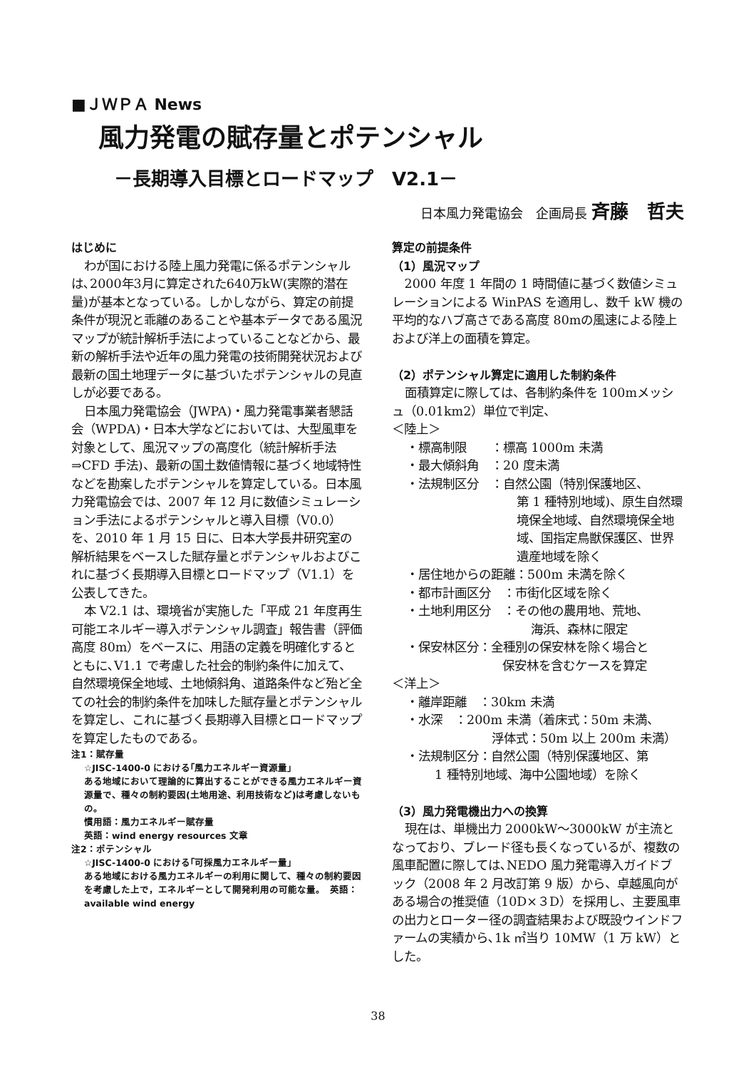■ＪＷＰＡ News
風力発電の賦存量とポテンシャル
－長期導入目標とロードマップ　V2.1－
日本風力発電協会　企画局長 斉藤　哲夫
はじめに
わが国における陸上風力発電に係るポテンシャルは､2000年3月に算定された640万kW(実際的潜在量)が基本となっている。しかしながら、算定の前提条件が現況と乖離のあることや基本データである風況マップが統計解析手法によっていることなどから、最新の解析手法や近年の風力発電の技術開発状況および最新の国土地理データに基づいたポテンシャルの見直しが必要である。
日本風力発電協会（JWPA)・風力発電事業者懇話会（WPDA)・日本大学などにおいては、大型風車を対象として、風況マップの高度化（統計解析手法⇒CFD 手法)、最新の国土数値情報に基づく地域特性などを勘案したポテンシャルを算定している。日本風力発電協会では、2007 年 12 月に数値シミュレーション手法によるポテンシャルと導入目標（V0.0）を、2010 年 1 月 15 日に、日本大学長井研究室の解析結果をベースした賦存量とポテンシャルおよびこれに基づく長期導入目標とロードマップ（V1.1）を公表してきた。
本 V2.1 は、環境省が実施した「平成 21 年度再生可能エネルギー導入ポテンシャル調査」報告書（評価高度 80m）をベースに、用語の定義を明確化するとともに､V1.1 で考慮した社会的制約条件に加えて、自然環境保全地域、土地傾斜角、道路条件など殆ど全ての社会的制約条件を加味した賦存量とポテンシャルを算定し、これに基づく長期導入目標とロードマップを算定したものである。
注1：賦存量
☆JISC-1400-0 における｢風力エネルギー資源量」
ある地域において理論的に算出することができる風力エネルギー資源量で、種々の制約要因(土地用途、利用技術など)は考慮しないもの。
慣用語：風力エネルギー賦存量
英語：wind energy resources 文章
注2：ポテンシャル
☆JISC-1400-0 における｢可採風力エネルギー量」
ある地域における風力エネルギーの利用に関して、種々の制約要因を考慮した上で，エネルギーとして開発利用の可能な量。　英語：available wind energy
算定の前提条件
（1）風況マップ
2000 年度 1 年間の 1 時間値に基づく数値シミュレーションによる WinPAS を適用し、数千 kW 機の平均的なハブ高さである高度 80mの風速による陸上および洋上の面積を算定。
（2）ポテンシャル算定に適用した制約条件
面積算定に際しては、各制約条件を 100mメッシュ（0.01km2）単位で判定、
＜陸上＞
・標高制限　　：標高 1000m 未満
・最大傾斜角　：20 度未満
・法規制区分　：自然公園（特別保護地区、
第 1 種特別地域)、原生自然環境保全地域、自然環境保全地域、国指定鳥獣保護区、世界遺産地域を除く
・居住地からの距離：500m 未満を除く
・都市計画区分　：市街化区域を除く
・土地利用区分　：その他の農用地、荒地、
海浜、森林に限定
・保安林区分：全種別の保安林を除く場合と
保安林を含むケースを算定
＜洋上＞
・離岸距離　：30km 未満
・水深　：200m 未満（着床式：50m 未満、
浮体式：50m 以上 200m 未満）
・法規制区分：自然公園（特別保護地区、第
1 種特別地域、海中公園地域）を除く
（3）風力発電機出力への換算
現在は、単機出力 2000kW～3000kW が主流となっており、ブレード径も長くなっているが、複数の風車配置に際しては､NEDO 風力発電導入ガイドブック（2008 年 2 月改訂第 9 版）から、卓越風向がある場合の推奨値（10D×３D）を採用し、主要風車の出力とローター径の調査結果および既設ウインドファームの実績から､1k ㎡当り 10MW（1 万 kW）とした。
38